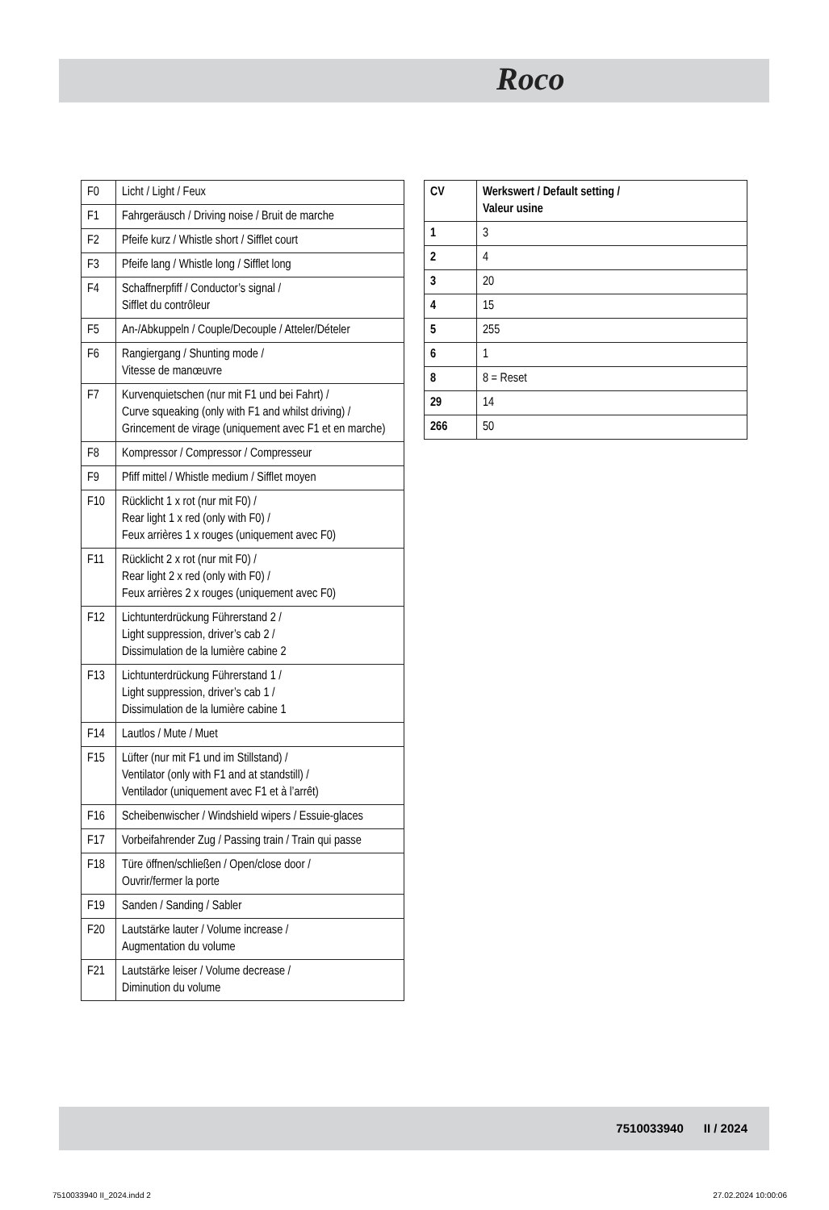Roco
| F0 | Licht / Light / Feux |
| F1 | Fahrgeräusch / Driving noise / Bruit de marche |
| F2 | Pfeife kurz / Whistle short / Sifflet court |
| F3 | Pfeife lang / Whistle long / Sifflet long |
| F4 | Schaffnerpfiff / Conductor’s signal / Sifflet du contrôleur |
| F5 | An-/Abkuppeln / Couple/Decouple / Atteler/Dételer |
| F6 | Rangiergang / Shunting mode / Vitesse de manœuvre |
| F7 | Kurvenquietschen (nur mit F1 und bei Fahrt) / Curve squeaking (only with F1 and whilst driving) / Grincement de virage (uniquement avec F1 et en marche) |
| F8 | Kompressor / Compressor / Compresseur |
| F9 | Pfiff mittel / Whistle medium / Sifflet moyen |
| F10 | Rücklicht 1 x rot (nur mit F0) / Rear light 1 x red (only with F0) / Feux arrières 1 x rouges (uniquement avec F0) |
| F11 | Rücklicht 2 x rot (nur mit F0) / Rear light 2 x red (only with F0) / Feux arrières 2 x rouges (uniquement avec F0) |
| F12 | Lichtunterdrückung Führerstand 2 / Light suppression, driver’s cab 2 / Dissimulation de la lumière cabine 2 |
| F13 | Lichtunterdrückung Führerstand 1 / Light suppression, driver’s cab 1 / Dissimulation de la lumière cabine 1 |
| F14 | Lautlos / Mute / Muet |
| F15 | Lüfter (nur mit F1 und im Stillstand) / Ventilator (only with F1 and at standstill) / Ventilador (uniquement avec F1 et à l’arrêt) |
| F16 | Scheibenwischer / Windshield wipers / Essuie-glaces |
| F17 | Vorbeifahrender Zug / Passing train / Train qui passe |
| F18 | Türe öffnen/schließen / Open/close door / Ouvrir/fermer la porte |
| F19 | Sanden / Sanding / Sabler |
| F20 | Lautstärke lauter / Volume increase / Augmentation du volume |
| F21 | Lautstärke leiser / Volume decrease / Diminution du volume |
| CV | Werkswert / Default setting / Valeur usine |
| --- | --- |
| 1 | 3 |
| 2 | 4 |
| 3 | 20 |
| 4 | 15 |
| 5 | 255 |
| 6 | 1 |
| 8 | 8 = Reset |
| 29 | 14 |
| 266 | 50 |
7510033940 II / 2024
7510033940 II_2024.indd 2 27.02.2024 10:00:06